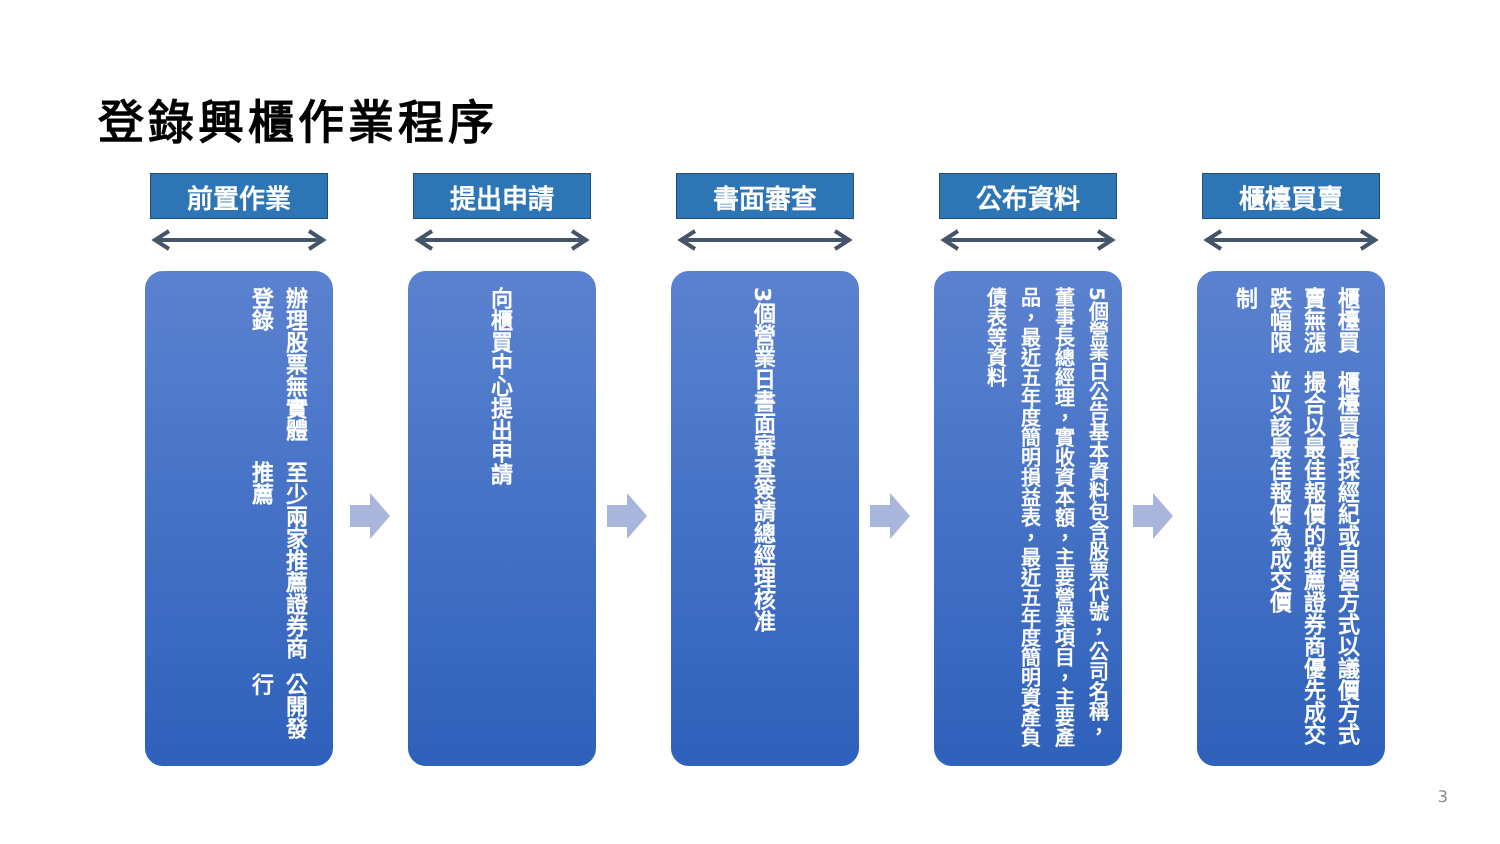登錄興櫃作業程序
前置作業
辦理股票無實體登錄
至少兩家推薦證券商推薦
公開發行
提出申請
向櫃買中心提出申請
書面審查
3個營業日書面審查簽請總經理核准
公布資料
5個營業日公告基本資料包含股票代號，公司名稱，董事長總經理，實收資本額，主要營業項目，主要產品，最近五年度簡明損益表，最近五年度簡明資產負債表等資料
櫃檯買賣
櫃檯買賣無漲跌幅限制
櫃檯買賣採經紀或自營方式以議價方式撮合以最佳報價的推薦證券商優先成交並以該最佳報價為成交價
3